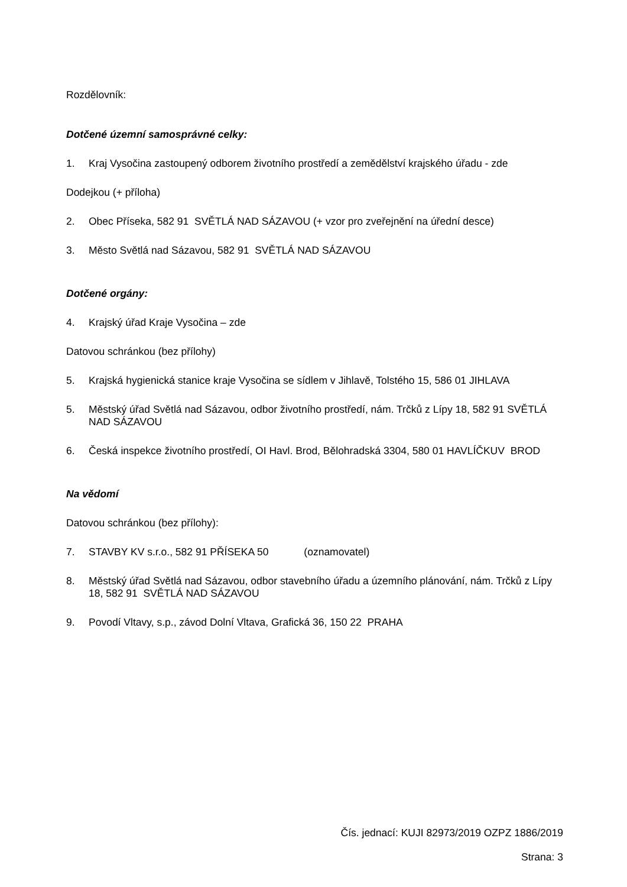Rozdělovník:
Dotčené územní samosprávné celky:
1. Kraj Vysočina zastoupený odborem životního prostředí a zemědělství krajského úřadu - zde
Dodejkou (+ příloha)
2. Obec Příseka, 582 91 SVĚTLÁ NAD SÁZAVOU (+ vzor pro zveřejnění na úřední desce)
3. Město Světlá nad Sázavou, 582 91 SVĚTLÁ NAD SÁZAVOU
Dotčené orgány:
4. Krajský úřad Kraje Vysočina – zde
Datovou schránkou (bez přílohy)
5. Krajská hygienická stanice kraje Vysočina se sídlem v Jihlavě, Tolstého 15, 586 01 JIHLAVA
5. Městský úřad Světlá nad Sázavou, odbor životního prostředí, nám. Trčků z Lípy 18, 582 91 SVĚTLÁ NAD SÁZAVOU
6. Česká inspekce životního prostředí, OI Havl. Brod, Bělohradská 3304, 580 01 HAVLÍČKUV BROD
Na vědomí
Datovou schránkou (bez přílohy):
7. STAVBY KV s.r.o., 582 91 PŘÍSEKA 50 (oznamovatel)
8. Městský úřad Světlá nad Sázavou, odbor stavebního úřadu a územního plánování, nám. Trčků z Lípy 18, 582 91 SVĚTLÁ NAD SÁZAVOU
9. Povodí Vltavy, s.p., závod Dolní Vltava, Grafická 36, 150 22 PRAHA
Čís. jednací: KUJI 82973/2019 OZPZ 1886/2019
Strana: 3